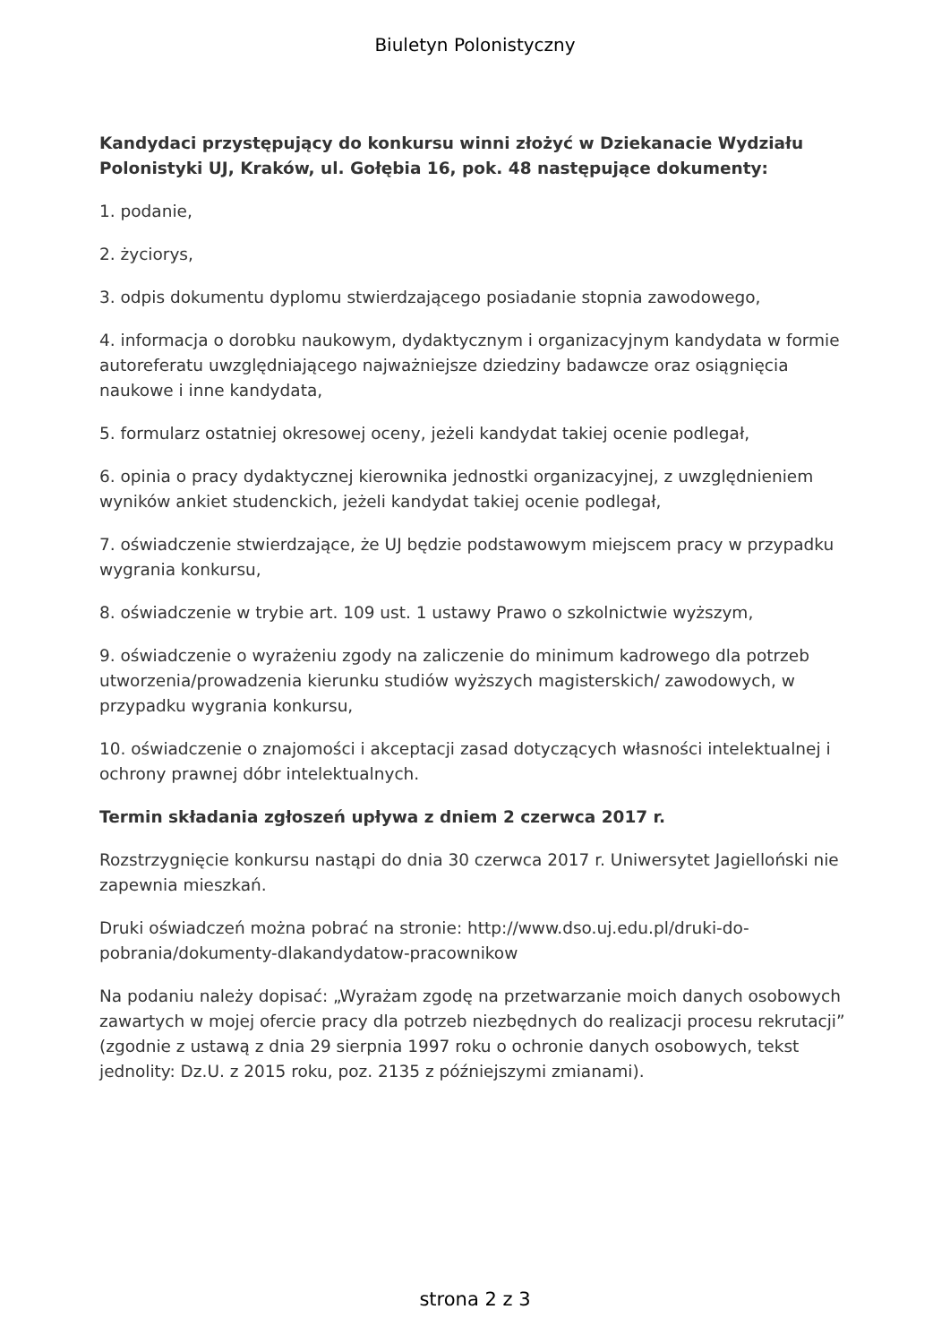Biuletyn Polonistyczny
Kandydaci przystępujący do konkursu winni złożyć w Dziekanacie Wydziału Polonistyki UJ, Kraków, ul. Gołębia 16, pok. 48 następujące dokumenty:
1. podanie,
2. życiorys,
3. odpis dokumentu dyplomu stwierdzającego posiadanie stopnia zawodowego,
4. informacja o dorobku naukowym, dydaktycznym i organizacyjnym kandydata w formie autoreferatu uwzględniającego najważniejsze dziedziny badawcze oraz osiągnięcia naukowe i inne kandydata,
5. formularz ostatniej okresowej oceny, jeżeli kandydat takiej ocenie podlegał,
6. opinia o pracy dydaktycznej kierownika jednostki organizacyjnej, z uwzględnieniem wyników ankiet studenckich, jeżeli kandydat takiej ocenie podlegał,
7. oświadczenie stwierdzające, że UJ będzie podstawowym miejscem pracy w przypadku wygrania konkursu,
8. oświadczenie w trybie art. 109 ust. 1 ustawy Prawo o szkolnictwie wyższym,
9. oświadczenie o wyrażeniu zgody na zaliczenie do minimum kadrowego dla potrzeb utworzenia/prowadzenia kierunku studiów wyższych magisterskich/ zawodowych, w przypadku wygrania konkursu,
10. oświadczenie o znajomości i akceptacji zasad dotyczących własności intelektualnej i ochrony prawnej dóbr intelektualnych.
Termin składania zgłoszeń upływa z dniem 2 czerwca 2017 r.
Rozstrzygnięcie konkursu nastąpi do dnia 30 czerwca 2017 r. Uniwersytet Jagielloński nie zapewnia mieszkań.
Druki oświadczeń można pobrać na stronie: http://www.dso.uj.edu.pl/druki-do-pobrania/dokumenty-dlakandydatow-pracownikow
Na podaniu należy dopisać: „Wyrażam zgodę na przetwarzanie moich danych osobowych zawartych w mojej ofercie pracy dla potrzeb niezbędnych do realizacji procesu rekrutacji” (zgodnie z ustawą z dnia 29 sierpnia 1997 roku o ochronie danych osobowych, tekst jednolity: Dz.U. z 2015 roku, poz. 2135 z późniejszymi zmianami).
strona 2 z 3